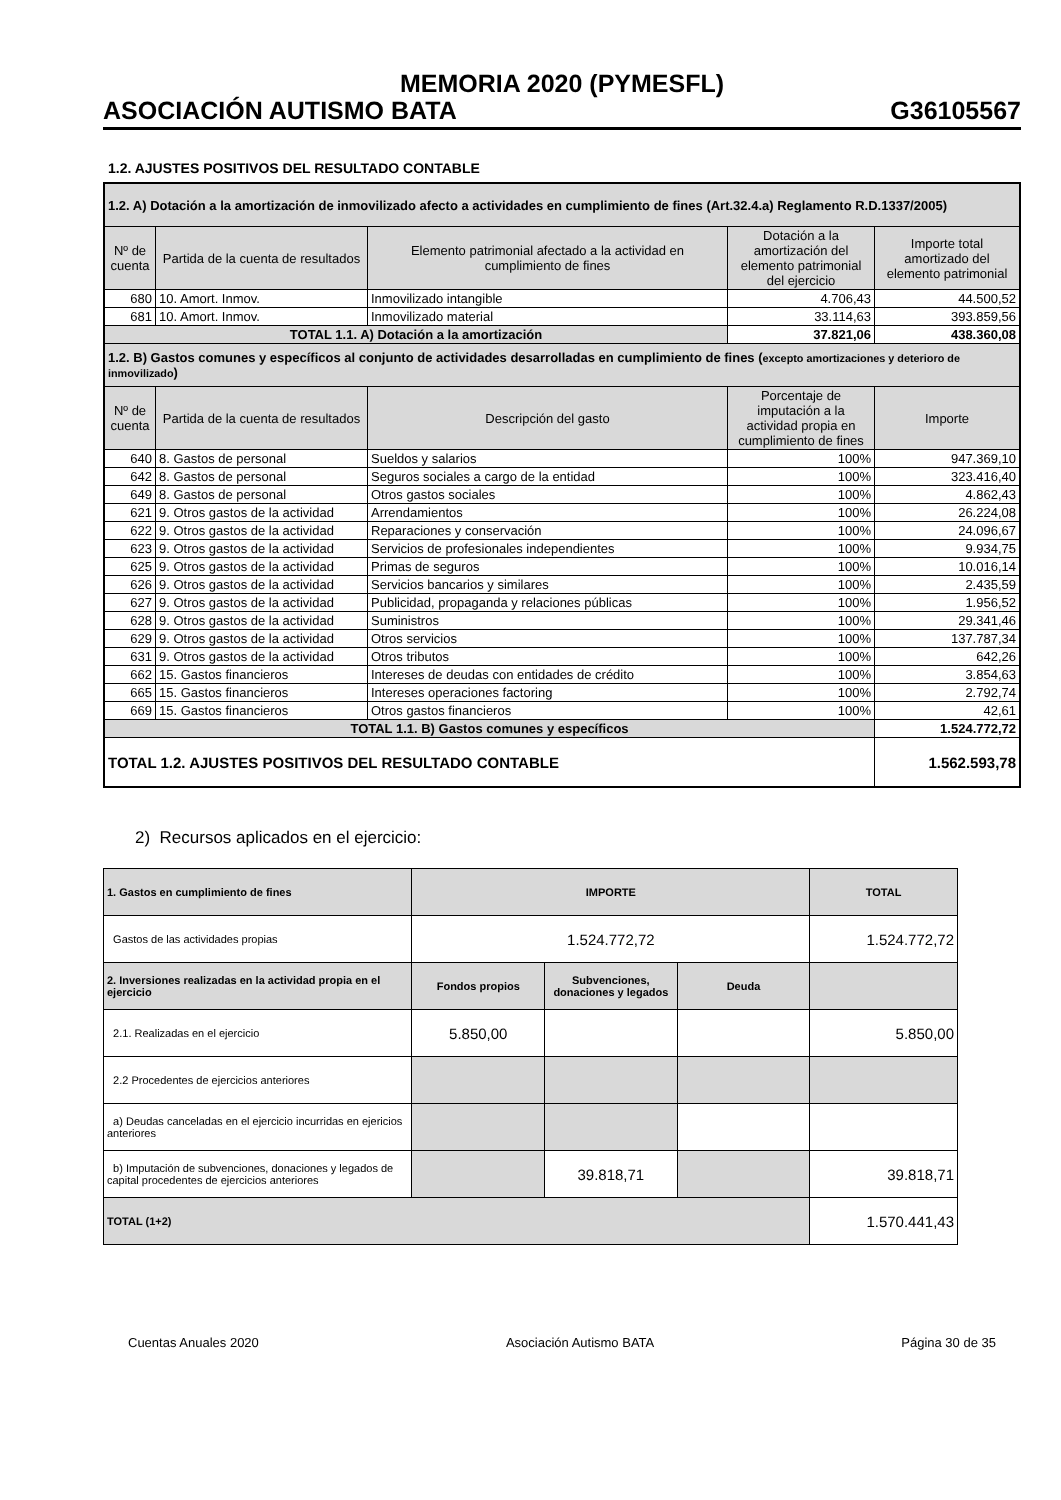MEMORIA 2020 (PYMESFL)
ASOCIACIÓN AUTISMO BATA G36105567
1.2. AJUSTES POSITIVOS DEL RESULTADO CONTABLE
| 1.2. A) Dotación a la amortización de inmovilizado afecto a actividades en cumplimiento de fines (Art.32.4.a) Reglamento R.D.1337/2005) | | | | |
| Nº de cuenta | Partida de la cuenta de resultados | Elemento patrimonial afectado a la actividad en cumplimiento de fines | Dotación a la amortización del elemento patrimonial del ejercicio | Importe total amortizado del elemento patrimonial |
| 680 | 10. Amort. Inmov. | Inmovilizado intangible | 4.706,43 | 44.500,52 |
| 681 | 10. Amort. Inmov. | Inmovilizado material | 33.114,63 | 393.859,56 |
| TOTAL 1.1. A) Dotación a la amortización | | | 37.821,06 | 438.360,08 |
| 1.2. B) Gastos comunes y específicos al conjunto de actividades desarrolladas en cumplimiento de fines ( excepto amortizaciones y deterioro de inmovilizado ) | | | | |
| Nº de cuenta | Partida de la cuenta de resultados | Descripción del gasto | Porcentaje de imputación a la actividad propia en cumplimiento de fines | Importe |
| 640 | 8. Gastos de personal | Sueldos y salarios | 100% | 947.369,10 |
| 642 | 8. Gastos de personal | Seguros sociales a cargo de la entidad | 100% | 323.416,40 |
| 649 | 8. Gastos de personal | Otros gastos sociales | 100% | 4.862,43 |
| 621 | 9. Otros gastos de la actividad | Arrendamientos | 100% | 26.224,08 |
| 622 | 9. Otros gastos de la actividad | Reparaciones y conservación | 100% | 24.096,67 |
| 623 | 9. Otros gastos de la actividad | Servicios de profesionales independientes | 100% | 9.934,75 |
| 625 | 9. Otros gastos de la actividad | Primas de seguros | 100% | 10.016,14 |
| 626 | 9. Otros gastos de la actividad | Servicios bancarios y similares | 100% | 2.435,59 |
| 627 | 9. Otros gastos de la actividad | Publicidad, propaganda y relaciones públicas | 100% | 1.956,52 |
| 628 | 9. Otros gastos de la actividad | Suministros | 100% | 29.341,46 |
| 629 | 9. Otros gastos de la actividad | Otros servicios | 100% | 137.787,34 |
| 631 | 9. Otros gastos de la actividad | Otros tributos | 100% | 642,26 |
| 662 | 15. Gastos financieros | Intereses de deudas con entidades de crédito | 100% | 3.854,63 |
| 665 | 15. Gastos financieros | Intereses operaciones factoring | 100% | 2.792,74 |
| 669 | 15. Gastos financieros | Otros gastos financieros | 100% | 42,61 |
| TOTAL 1.1. B) Gastos comunes y específicos | | | | 1.524.772,72 |
| TOTAL 1.2. AJUSTES POSITIVOS DEL RESULTADO CONTABLE | | | | 1.562.593,78 |
2) Recursos aplicados en el ejercicio:
| 1. Gastos en cumplimiento de fines | IMPORTE | | | TOTAL |
| Gastos de las actividades propias | 1.524.772,72 | | | 1.524.772,72 |
| 2. Inversiones realizadas en la actividad propia en el ejercicio | Fondos propios | Subvenciones, donaciones y legados | Deuda | |
| 2.1. Realizadas en el ejercicio | 5.850,00 | | | 5.850,00 |
| 2.2 Procedentes de ejercicios anteriores | | | | |
| a) Deudas canceladas en el ejercicio incurridas en ejericios anteriores | | | | |
| b) Imputación de subvenciones, donaciones y legados de capital procedentes de ejercicios anteriores | | 39.818,71 | | 39.818,71 |
| TOTAL (1+2) | | | | 1.570.441,43 |
Cuentas Anuales 2020 Asociación Autismo BATA Página 30 de 35